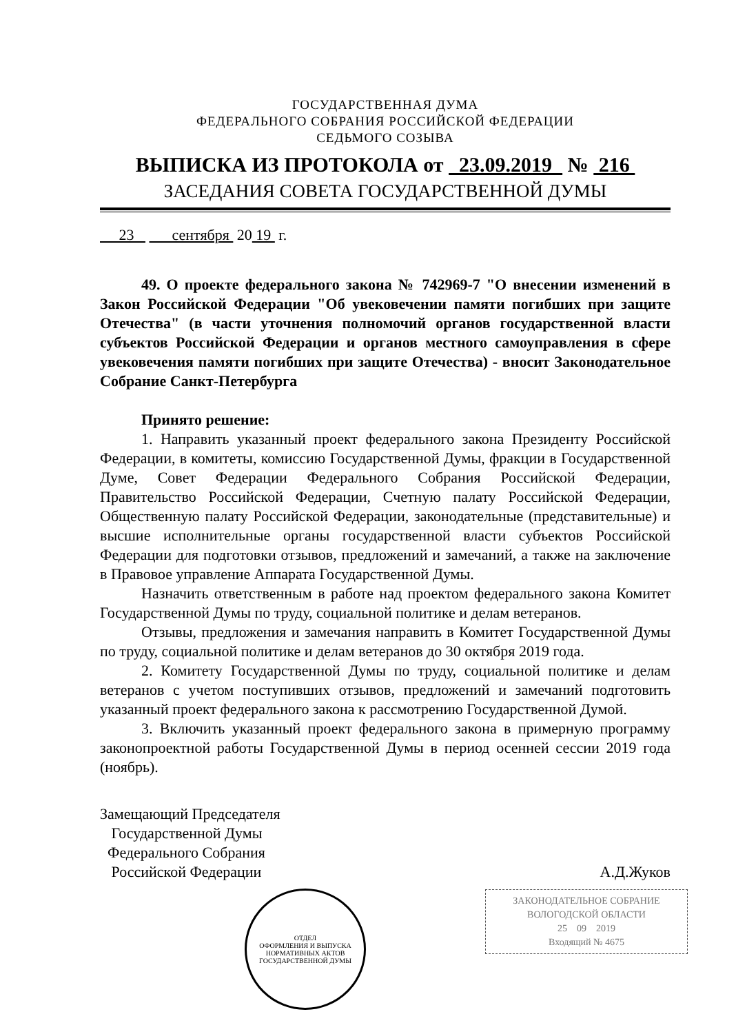ГОСУДАРСТВЕННАЯ ДУМА
ФЕДЕРАЛЬНОГО СОБРАНИЯ РОССИЙСКОЙ ФЕДЕРАЦИИ
СЕДЬМОГО СОЗЫВА
ВЫПИСКА ИЗ ПРОТОКОЛА от 23.09.2019 № 216
ЗАСЕДАНИЯ СОВЕТА ГОСУДАРСТВЕННОЙ ДУМЫ
23 сентября 20 19 г.
49. О проекте федерального закона № 742969-7 "О внесении изменений в Закон Российской Федерации "Об увековечении памяти погибших при защите Отечества" (в части уточнения полномочий органов государственной власти субъектов Российской Федерации и органов местного самоуправления в сфере увековечения памяти погибших при защите Отечества) - вносит Законодательное Собрание Санкт-Петербурга
Принято решение:
1. Направить указанный проект федерального закона Президенту Российской Федерации, в комитеты, комиссию Государственной Думы, фракции в Государственной Думе, Совет Федерации Федерального Собрания Российской Федерации, Правительство Российской Федерации, Счетную палату Российской Федерации, Общественную палату Российской Федерации, законодательные (представительные) и высшие исполнительные органы государственной власти субъектов Российской Федерации для подготовки отзывов, предложений и замечаний, а также на заключение в Правовое управление Аппарата Государственной Думы.
Назначить ответственным в работе над проектом федерального закона Комитет Государственной Думы по труду, социальной политике и делам ветеранов.
Отзывы, предложения и замечания направить в Комитет Государственной Думы по труду, социальной политике и делам ветеранов до 30 октября 2019 года.
2. Комитету Государственной Думы по труду, социальной политике и делам ветеранов с учетом поступивших отзывов, предложений и замечаний подготовить указанный проект федерального закона к рассмотрению Государственной Думой.
3. Включить указанный проект федерального закона в примерную программу законопроектной работы Государственной Думы в период осенней сессии 2019 года (ноябрь).
Замещающий Председателя
Государственной Думы
Федерального Собрания
Российской Федерации
А.Д.Жуков
ОТДЕЛ
ОФОРМЛЕНИЯ И ВЫПУСКА
НОРМАТИВНЫХ АКТОВ
ГОСУДАРСТВЕННОЙ ДУМЫ
ЗАКОНОДАТЕЛЬНОЕ СОБРАНИЕ
ВОЛОГОДСКОЙ ОБЛАСТИ
25 09 2019
Входящий № 4675